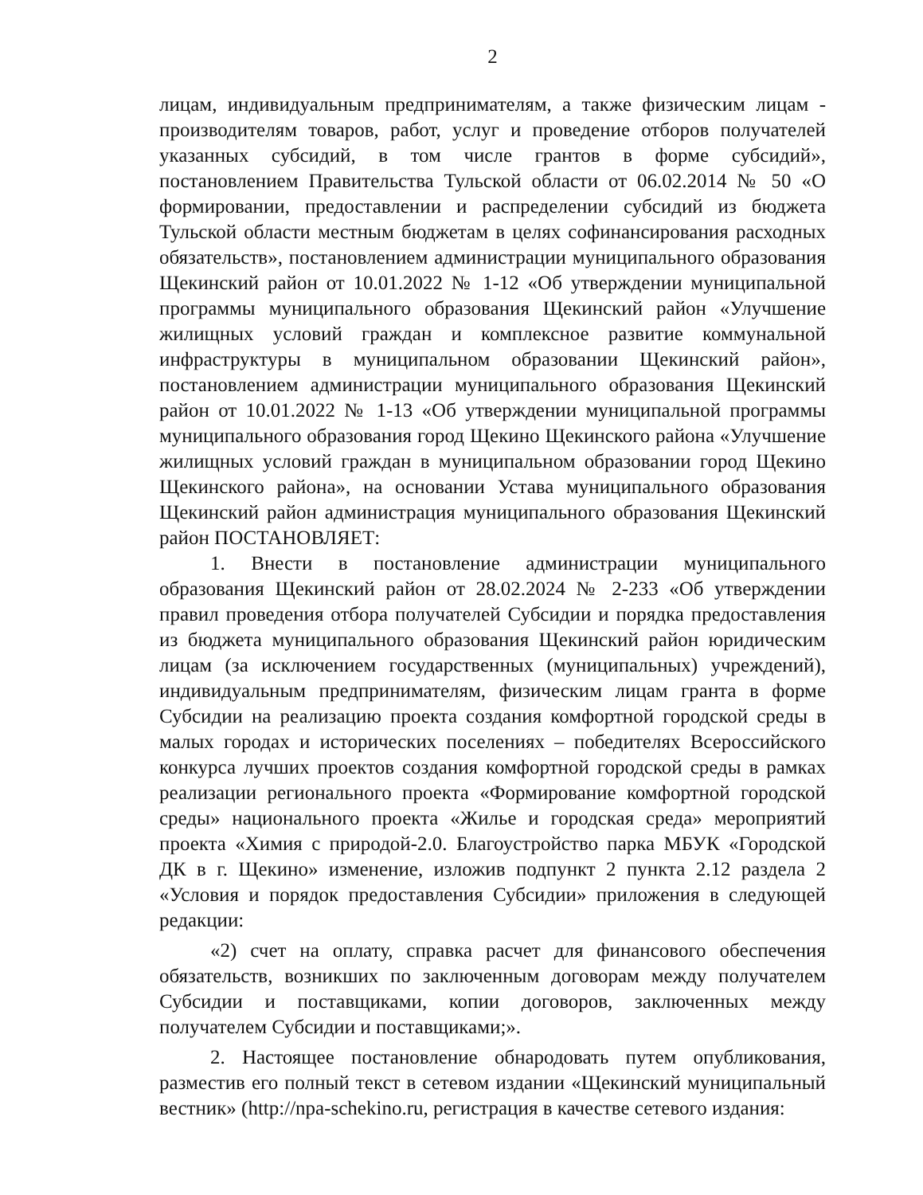2
лицам, индивидуальным предпринимателям, а также физическим лицам - производителям товаров, работ, услуг и проведение отборов получателей указанных субсидий, в том числе грантов в форме субсидий», постановлением Правительства Тульской области от 06.02.2014 № 50 «О формировании, предоставлении и распределении субсидий из бюджета Тульской области местным бюджетам в целях софинансирования расходных обязательств», постановлением администрации муниципального образования Щекинский район от 10.01.2022 № 1-12 «Об утверждении муниципальной программы муниципального образования Щекинский район «Улучшение жилищных условий граждан и комплексное развитие коммунальной инфраструктуры в муниципальном образовании Щекинский район», постановлением администрации муниципального образования Щекинский район от 10.01.2022 № 1-13 «Об утверждении муниципальной программы муниципального образования город Щекино Щекинского района «Улучшение жилищных условий граждан в муниципальном образовании город Щекино Щекинского района», на основании Устава муниципального образования Щекинский район администрация муниципального образования Щекинский район ПОСТАНОВЛЯЕТ:
1. Внести в постановление администрации муниципального образования Щекинский район от 28.02.2024 № 2-233 «Об утверждении правил проведения отбора получателей Субсидии и порядка предоставления из бюджета муниципального образования Щекинский район юридическим лицам (за исключением государственных (муниципальных) учреждений), индивидуальным предпринимателям, физическим лицам гранта в форме Субсидии на реализацию проекта создания комфортной городской среды в малых городах и исторических поселениях – победителях Всероссийского конкурса лучших проектов создания комфортной городской среды в рамках реализации регионального проекта «Формирование комфортной городской среды» национального проекта «Жилье и городская среда» мероприятий проекта «Химия с природой-2.0. Благоустройство парка МБУК «Городской ДК в г. Щекино» изменение, изложив подпункт 2 пункта 2.12 раздела 2 «Условия и порядок предоставления Субсидии» приложения в следующей редакции:
«2) счет на оплату, справка расчет для финансового обеспечения обязательств, возникших по заключенным договорам между получателем Субсидии и поставщиками, копии договоров, заключенных между получателем Субсидии и поставщиками;».
2. Настоящее постановление обнародовать путем опубликования, разместив его полный текст в сетевом издании «Щекинский муниципальный вестник» (http://npa-schekino.ru, регистрация в качестве сетевого издания: